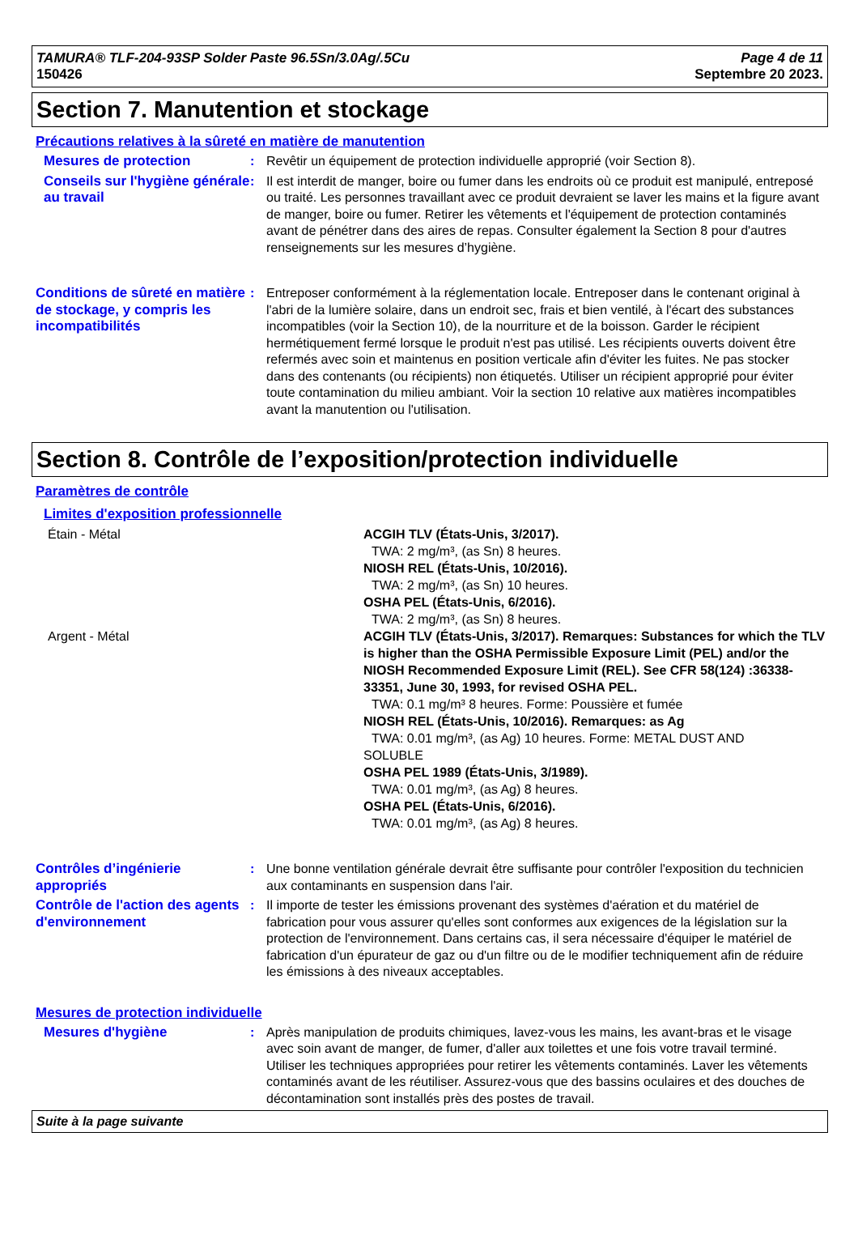TAMURA® TLF-204-93SP Solder Paste 96.5Sn/3.0Ag/.5Cu
150426
Page 4 de 11
Septembre 20 2023.
Section 7. Manutention et stockage
Précautions relatives à la sûreté en matière de manutention
Mesures de protection : Revêtir un équipement de protection individuelle approprié (voir Section 8).
Conseils sur l'hygiène générale au travail
: Il est interdit de manger, boire ou fumer dans les endroits où ce produit est manipulé, entreposé ou traité. Les personnes travaillant avec ce produit devraient se laver les mains et la figure avant de manger, boire ou fumer. Retirer les vêtements et l'équipement de protection contaminés avant de pénétrer dans des aires de repas. Consulter également la Section 8 pour d'autres renseignements sur les mesures d’hygiène.
Conditions de sûreté en matière de stockage, y compris les incompatibilités
: Entreposer conformément à la réglementation locale. Entreposer dans le contenant original à l'abri de la lumière solaire, dans un endroit sec, frais et bien ventilé, à l'écart des substances incompatibles (voir la Section 10), de la nourriture et de la boisson. Garder le récipient hermétiquement fermé lorsque le produit n'est pas utilisé. Les récipients ouverts doivent être refermés avec soin et maintenus en position verticale afin d'éviter les fuites. Ne pas stocker dans des contenants (ou récipients) non étiquetés. Utiliser un récipient approprié pour éviter toute contamination du milieu ambiant. Voir la section 10 relative aux matières incompatibles avant la manutention ou l'utilisation.
Section 8. Contrôle de l’exposition/protection individuelle
Paramètres de contrôle
Limites d'exposition professionnelle
Étain - Métal ACGIH TLV (États-Unis, 3/2017).
TWA: 2 mg/m³, (as Sn) 8 heures.
NIOSH REL (États-Unis, 10/2016).
TWA: 2 mg/m³, (as Sn) 10 heures.
OSHA PEL (États-Unis, 6/2016).
TWA: 2 mg/m³, (as Sn) 8 heures.
Argent - Métal ACGIH TLV (États-Unis, 3/2017). Remarques: Substances for which the TLV is higher than the OSHA Permissible Exposure Limit (PEL) and/or the NIOSH Recommended Exposure Limit (REL). See CFR 58(124) :36338-33351, June 30, 1993, for revised OSHA PEL.
TWA: 0.1 mg/m³ 8 heures. Forme: Poussière et fumée
NIOSH REL (États-Unis, 10/2016). Remarques: as Ag
TWA: 0.01 mg/m³, (as Ag) 10 heures. Forme: METAL DUST AND
SOLUBLE
OSHA PEL 1989 (États-Unis, 3/1989).
TWA: 0.01 mg/m³, (as Ag) 8 heures.
OSHA PEL (États-Unis, 6/2016).
TWA: 0.01 mg/m³, (as Ag) 8 heures.
Contrôles d’ingénierie appropriés
: Une bonne ventilation générale devrait être suffisante pour contrôler l'exposition du technicien aux contaminants en suspension dans l'air.
Contrôle de l'action des agents d'environnement
: Il importe de tester les émissions provenant des systèmes d'aération et du matériel de fabrication pour vous assurer qu'elles sont conformes aux exigences de la législation sur la protection de l'environnement. Dans certains cas, il sera nécessaire d'équiper le matériel de fabrication d'un épurateur de gaz ou d'un filtre ou de le modifier techniquement afin de réduire les émissions à des niveaux acceptables.
Mesures de protection individuelle
Mesures d'hygiène : Après manipulation de produits chimiques, lavez-vous les mains, les avant-bras et le visage avec soin avant de manger, de fumer, d'aller aux toilettes et une fois votre travail terminé. Utiliser les techniques appropriées pour retirer les vêtements contaminés. Laver les vêtements contaminés avant de les réutiliser. Assurez-vous que des bassins oculaires et des douches de décontamination sont installés près des postes de travail.
Suite à la page suivante